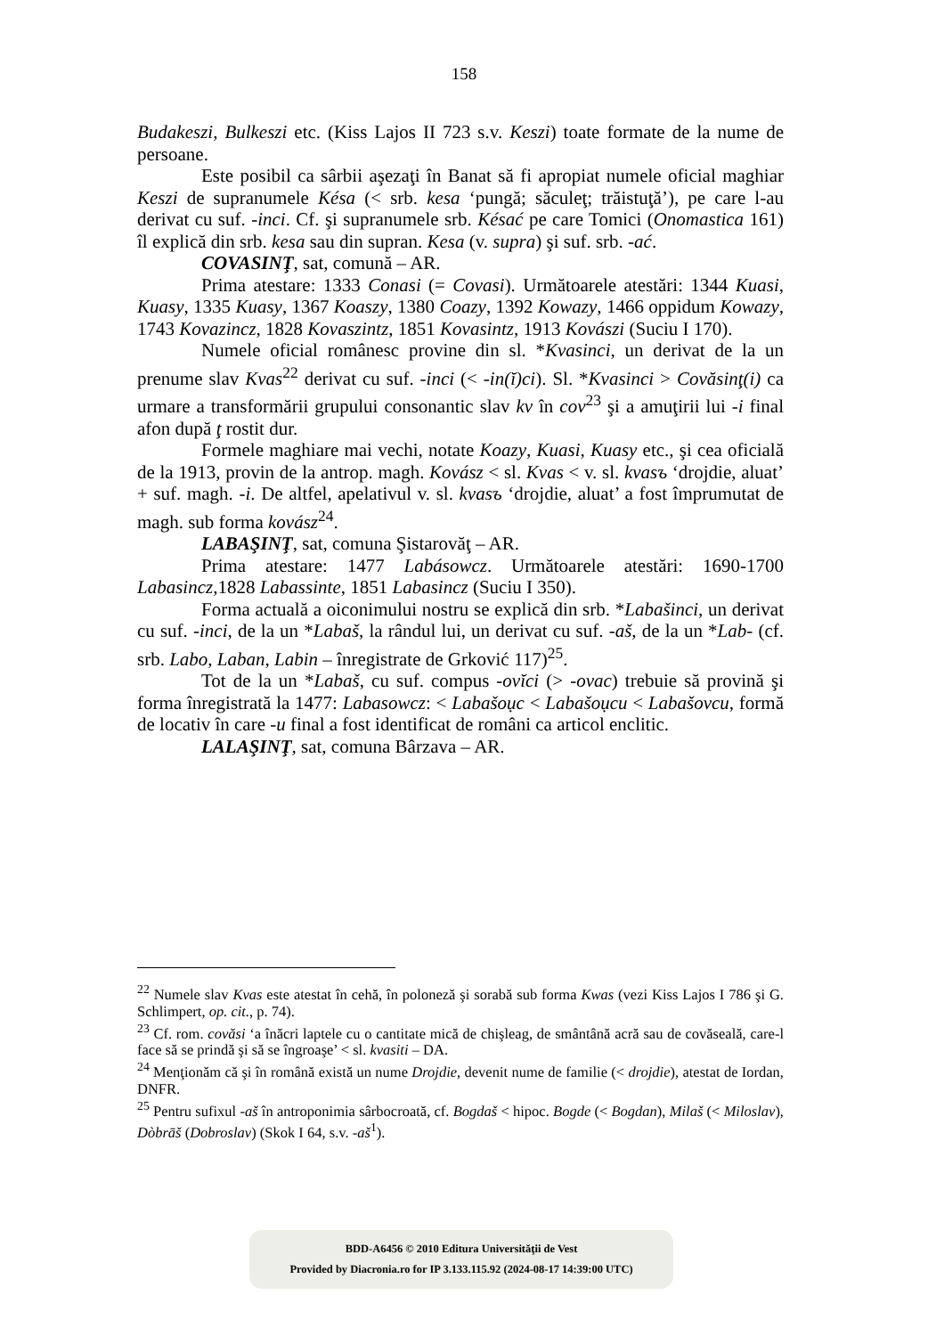158
Budakeszi, Bulkeszi etc. (Kiss Lajos II 723 s.v. Keszi) toate formate de la nume de persoane.
Este posibil ca sârbii aşezaţi în Banat să fi apropiat numele oficial maghiar Keszi de supranumele Késa (< srb. kesa ‘pungă; săculeţ; trăistuţă’), pe care l-au derivat cu suf. -inci. Cf. şi supranumele srb. Késać pe care Tomici (Onomastica 161) îl explică din srb. kesa sau din supran. Kesa (v. supra) şi suf. srb. -ać.
COVASINŢ, sat, comună – AR.
Prima atestare: 1333 Conasi (= Covasi). Următoarele atestări: 1344 Kuasi, Kuasy, 1335 Kuasy, 1367 Koaszy, 1380 Coazy, 1392 Kowazy, 1466 oppidum Kowazy, 1743 Kovazincz, 1828 Kovaszintz, 1851 Kovasintz, 1913 Kovászi (Suciu I 170).
Numele oficial românesc provine din sl. *Kvasinci, un derivat de la un prenume slav Kvas<sup>22</sup> derivat cu suf. -inci (< -in(ĭ)ci). Sl. *Kvasinci > Covăsinţ(i) ca urmare a transformării grupului consonantic slav kv în cov<sup>23</sup> şi a amuţirii lui -i final afon după ţ rostit dur.
Formele maghiare mai vechi, notate Koazy, Kuasi, Kuasy etc., şi cea oficială de la 1913, provin de la antrop. magh. Kovász < sl. Kvas < v. sl. kvasъ ‘drojdie, aluat’ + suf. magh. -i. De altfel, apelativul v. sl. kvasъ ‘drojdie, aluat’ a fost împrumutat de magh. sub forma kovász<sup>24</sup>.
LABAŞINŢ, sat, comuna Şistarovăţ – AR.
Prima atestare: 1477 Labásowcz. Următoarele atestări: 1690-1700 Labasincz,1828 Labassinte, 1851 Labasincz (Suciu I 350).
Forma actuală a oiconimului nostru se explică din srb. *Labašinci, un derivat cu suf. -inci, de la un *Labaš, la rândul lui, un derivat cu suf. -aš, de la un *Lab- (cf. srb. Labo, Laban, Labin – înregistrate de Grković 117)<sup>25</sup>.
Tot de la un *Labaš, cu suf. compus -ovĭci (> -ovac) trebuie să provină şi forma înregistrată la 1477: Labasowcz: < Labašoục < Labašoụcu < Labašovcu, formă de locativ în care -u final a fost identificat de români ca articol enclitic.
LALAŞINŢ, sat, comuna Bârzava – AR.
<sup>22</sup> Numele slav Kvas este atestat în cehă, în poloneză şi sorabă sub forma Kwas (vezi Kiss Lajos I 786 şi G. Schlimpert, op. cit., p. 74).
<sup>23</sup> Cf. rom. covăsi ‘a înăcri laptele cu o cantitate mică de chişleag, de smântână acră sau de covăseală, care-l face să se prindă şi să se îngroaşe’ < sl. kvasiti – DA.
<sup>24</sup> Menţionăm că şi în română există un nume Drojdie, devenit nume de familie (< drojdie), atestat de Iordan, DNFR.
<sup>25</sup> Pentru sufixul -aš în antroponimia sârbocroată, cf. Bogdaš < hipoc. Bogde (< Bogdan), Milaš (< Miloslav), Dòbrāš (Dobroslav) (Skok I 64, s.v. -aš<sup>1</sup>).
BDD-A6456 © 2010 Editura Universităţii de Vest
Provided by Diacronia.ro for IP 3.133.115.92 (2024-08-17 14:39:00 UTC)